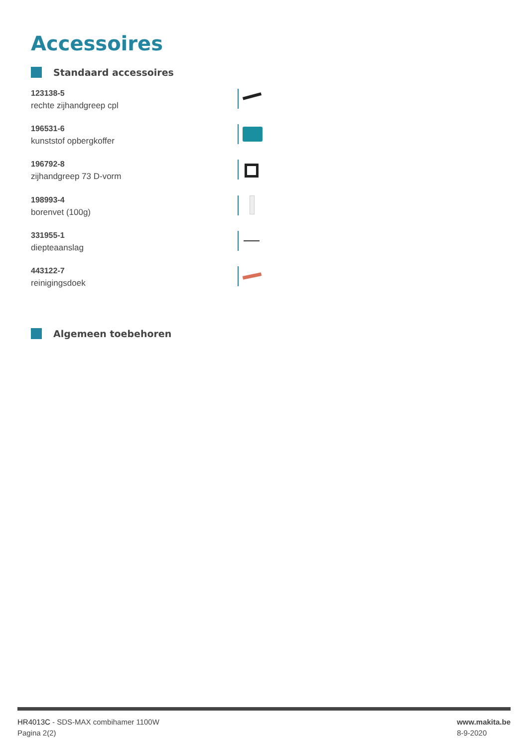Accessoires
Standaard accessoires
123138-5
rechte zijhandgreep cpl
196531-6
kunststof opbergkoffer
196792-8
zijhandgreep 73 D-vorm
198993-4
borenvet (100g)
331955-1
diepteaanslag
443122-7
reinigingsdoek
Algemeen toebehoren
HR4013C - SDS-MAX combihamer 1100W
Pagina 2(2)
www.makita.be
8-9-2020